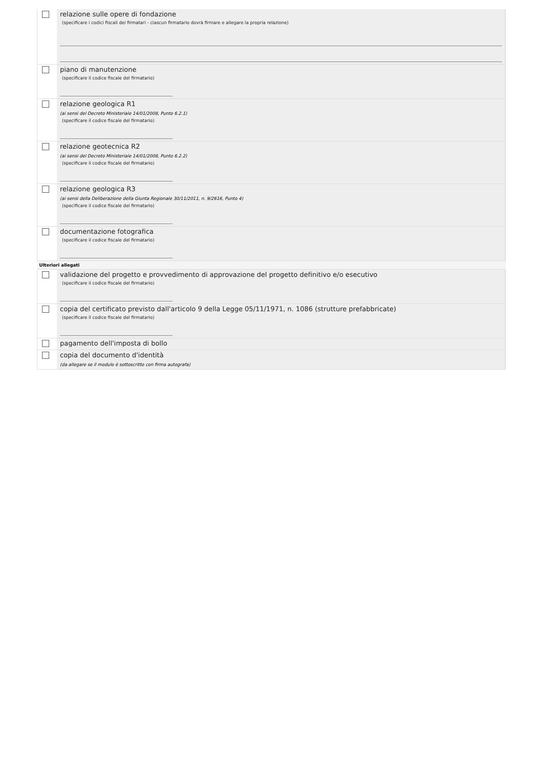| | relazione sulle opere di fondazione (specificare i codici fiscali dei firmatari - ciascun firmatario dovrà firmare e allegare la propria relazione) |
| | piano di manutenzione (specificare il codice fiscale del firmatario) |
| | relazione geologica R1 (ai sensi del Decreto Ministeriale 14/01/2008, Punto 6.2.1) (specificare il codice fiscale del firmatario) |
| | relazione geotecnica R2 (ai sensi del Decreto Ministeriale 14/01/2008, Punto 6.2.2) (specificare il codice fiscale del firmatario) |
| | relazione geologica R3 (ai sensi della Deliberazione della Giunta Regionale 30/11/2011, n. 9/2616, Punto 4) (specificare il codice fiscale del firmatario) |
| | documentazione fotografica (specificare il codice fiscale del firmatario) |
| Ulteriori allegati | |
| | validazione del progetto e provvedimento di approvazione del progetto definitivo e/o esecutivo (specificare il codice fiscale del firmatario) |
| | copia del certificato previsto dall'articolo 9 della Legge 05/11/1971, n. 1086 (strutture prefabbricate) (specificare il codice fiscale del firmatario) |
| | pagamento dell'imposta di bollo |
| | copia del documento d'identità (da allegare se il modulo è sottoscritto con firma autografa) |